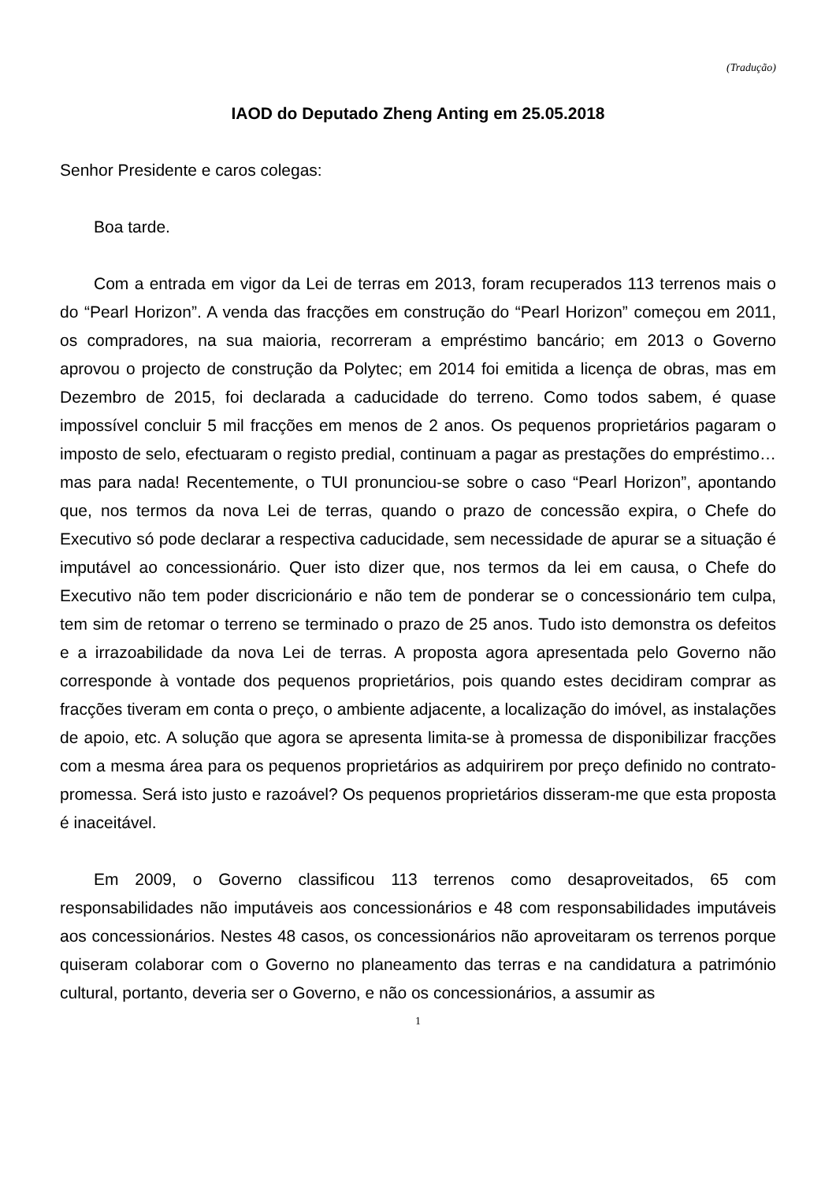(Tradução)
IAOD do Deputado Zheng Anting em 25.05.2018
Senhor Presidente e caros colegas:
Boa tarde.
Com a entrada em vigor da Lei de terras em 2013, foram recuperados 113 terrenos mais o do “Pearl Horizon”. A venda das fracções em construção do “Pearl Horizon” começou em 2011, os compradores, na sua maioria, recorreram a empréstimo bancário; em 2013 o Governo aprovou o projecto de construção da Polytec; em 2014 foi emitida a licença de obras, mas em Dezembro de 2015, foi declarada a caducidade do terreno. Como todos sabem, é quase impossível concluir 5 mil fracções em menos de 2 anos. Os pequenos proprietários pagaram o imposto de selo, efectuaram o registo predial, continuam a pagar as prestações do empréstimo… mas para nada! Recentemente, o TUI pronunciou-se sobre o caso “Pearl Horizon”, apontando que, nos termos da nova Lei de terras, quando o prazo de concessão expira, o Chefe do Executivo só pode declarar a respectiva caducidade, sem necessidade de apurar se a situação é imputável ao concessionário. Quer isto dizer que, nos termos da lei em causa, o Chefe do Executivo não tem poder discricionário e não tem de ponderar se o concessionário tem culpa, tem sim de retomar o terreno se terminado o prazo de 25 anos. Tudo isto demonstra os defeitos e a irrazoabilidade da nova Lei de terras. A proposta agora apresentada pelo Governo não corresponde à vontade dos pequenos proprietários, pois quando estes decidiram comprar as fracções tiveram em conta o preço, o ambiente adjacente, a localização do imóvel, as instalações de apoio, etc. A solução que agora se apresenta limita-se à promessa de disponibilizar fracções com a mesma área para os pequenos proprietários as adquirirem por preço definido no contrato-promessa. Será isto justo e razoável? Os pequenos proprietários disseram-me que esta proposta é inaceitável.
Em 2009, o Governo classificou 113 terrenos como desaproveitados, 65 com responsabilidades não imputáveis aos concessionários e 48 com responsabilidades imputáveis aos concessionários. Nestes 48 casos, os concessionários não aproveitaram os terrenos porque quiseram colaborar com o Governo no planeamento das terras e na candidatura a património cultural, portanto, deveria ser o Governo, e não os concessionários, a assumir as
1